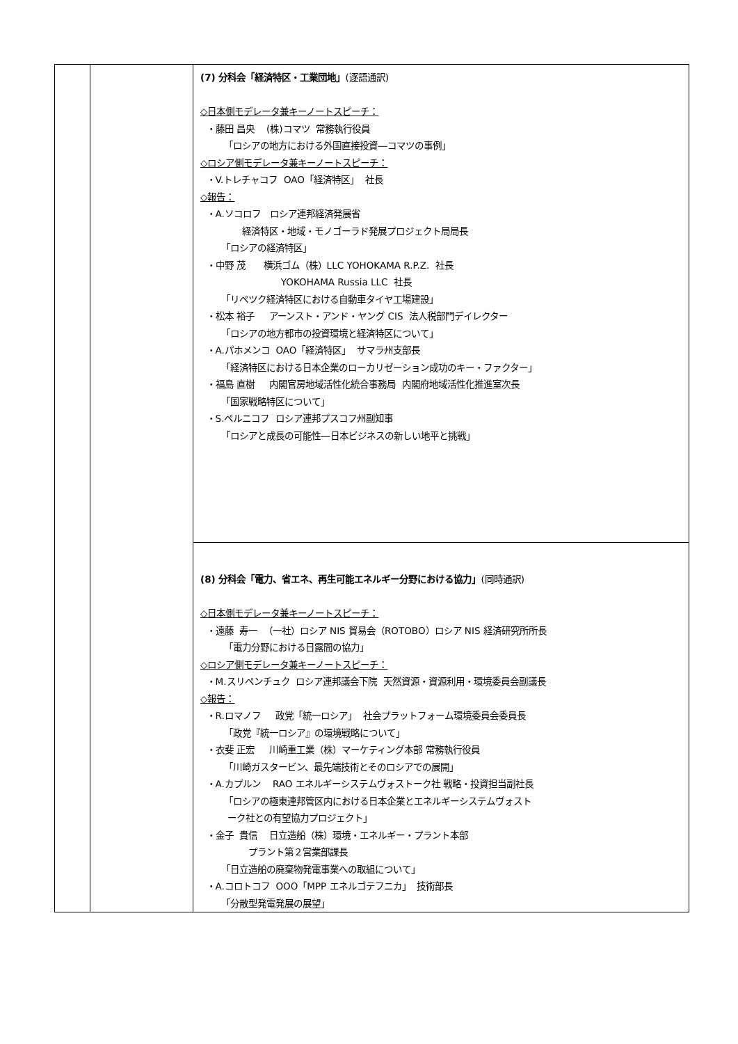| | | (7) 分科会「経済特区・工業団地」 (逐語通訳) ◇日本側モデレータ兼キーノートスピーチ： ・藤田 昌央 (株)コマツ 常務執行役員 「ロシアの地方における外国直接投資―コマツの事例」 ◇ロシア側モデレータ兼キーノートスピーチ： ・V.トレチャコフ OAO「経済特区」 社長 ◇報告： ・A.ソコロフ ロシア連邦経済発展省 経済特区・地域・モノゴーラド発展プロジェクト局局長 「ロシアの経済特区」 ・中野 茂 横浜ゴム（株）LLC YOHOKAMA R.P.Z. 社長 YOKOHAMA Russia LLC 社長 「リペツク経済特区における自動車タイヤ工場建設」 ・松本 裕子 アーンスト・アンド・ヤング CIS 法人税部門デイレクター 「ロシアの地方都市の投資環境と経済特区について」 ・A.パホメンコ OAO「経済特区」 サマラ州支部長 「経済特区における日本企業のローカリゼーション成功のキー・ファクター」 ・福島 直樹 内閣官房地域活性化統合事務局 内閣府地域活性化推進室次長 「国家戦略特区について」 ・S.ペルニコフ ロシア連邦プスコフ州副知事 「ロシアと成長の可能性―日本ビジネスの新しい地平と挑戦」 |
| | | (8) 分科会「電力、省エネ、再生可能エネルギー分野における協力」 (同時通訳) ◇日本側モデレータ兼キーノートスピーチ： ・遠藤 寿一 （一社）ロシア NIS 貿易会（ROTOBO）ロシア NIS 経済研究所所長 「電力分野における日露間の協力」 ◇ロシア側モデレータ兼キーノートスピーチ： ・M.スリペンチュク ロシア連邦議会下院 天然資源・資源利用・環境委員会副議長 ◇報告： ・R.ロマノフ 政党「統一ロシア」 社会プラットフォーム環境委員会委員長 「政党『統一ロシア』の環境戦略について」 ・衣斐 正宏 川崎重工業（株）マーケティング本部 常務執行役員 「川崎ガスタービン、最先端技術とそのロシアでの展開」 ・A.カプルン RAO エネルギーシステムヴォストーク社 戦略・投資担当副社長 「ロシアの極東連邦管区内における日本企業とエネルギーシステムヴォスト ーク社との有望協力プロジェクト」 ・金子 貴信 日立造船（株）環境・エネルギー・プラント本部 プラント第２営業部課長 「日立造船の廃棄物発電事業への取組について」 ・A.コロトコフ OOO「MPP エネルゴテフニカ」 技術部長 「分散型発電発展の展望」 |